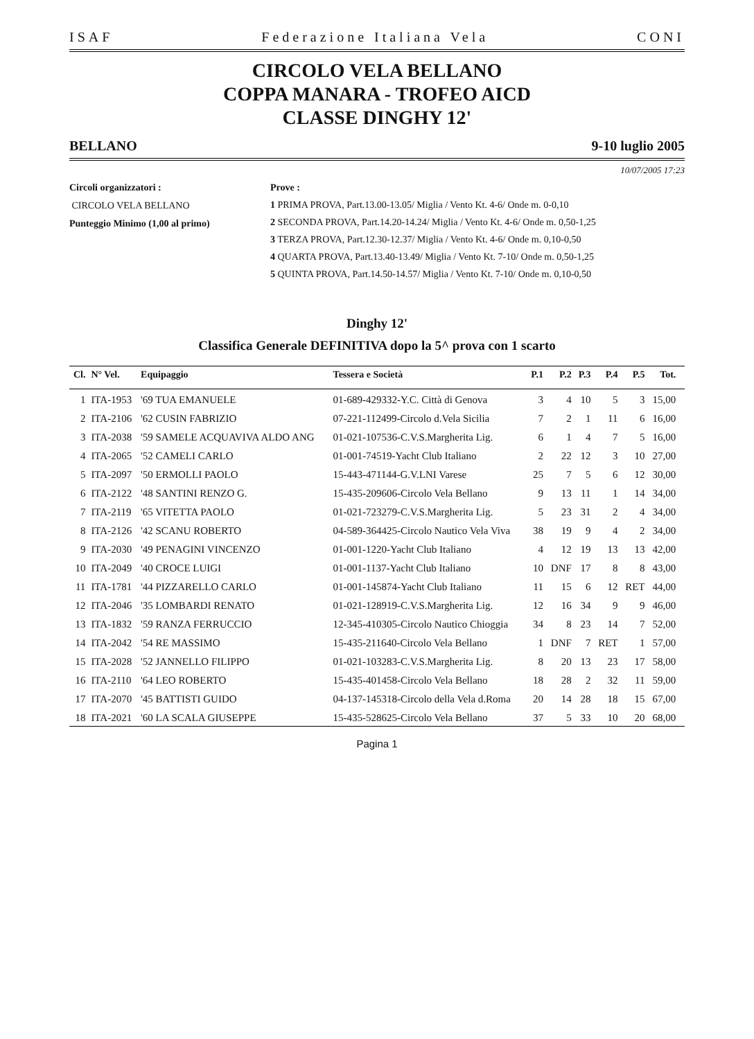ISAF Federazione Italiana Vela CONI
CIRCOLO VELA BELLANO
COPPA MANARA - TROFEO AICD
CLASSE DINGHY 12'
BELLANO 9-10 luglio 2005
10/07/2005 17:23
Circoli organizzatori :
CIRCOLO VELA BELLANO
Punteggio Minimo (1,00 al primo)
Prove :
1 PRIMA PROVA, Part.13.00-13.05/ Miglia / Vento Kt. 4-6/ Onde m. 0-0,10
2 SECONDA PROVA, Part.14.20-14.24/ Miglia / Vento Kt. 4-6/ Onde m. 0,50-1,25
3 TERZA PROVA, Part.12.30-12.37/ Miglia / Vento Kt. 4-6/ Onde m. 0,10-0,50
4 QUARTA PROVA, Part.13.40-13.49/ Miglia / Vento Kt. 7-10/ Onde m. 0,50-1,25
5 QUINTA PROVA, Part.14.50-14.57/ Miglia / Vento Kt. 7-10/ Onde m. 0,10-0,50
Dinghy 12'
Classifica Generale DEFINITIVA dopo la 5^ prova con 1 scarto
| Cl. | N° Vel. | Equipaggio | Tessera e Società | P.1 | P.2 | P.3 | P.4 | P.5 | Tot. | |
| --- | --- | --- | --- | --- | --- | --- | --- | --- | --- | --- |
| 1 | ITA-1953 | '69 TUA EMANUELE | 01-689-429332-Y.C. Città di Genova | 3 | 4 | 10 | 5 | 3 | 15,00 | |
| 2 | ITA-2106 | '62 CUSIN FABRIZIO | 07-221-112499-Circolo d.Vela Sicilia | 7 | 2 | 1 | 11 | 6 | 16,00 | |
| 3 | ITA-2038 | '59 SAMELE ACQUAVIVA ALDO ANG | 01-021-107536-C.V.S.Margherita Lig. | 6 | 1 | 4 | 7 | 5 | 16,00 | |
| 4 | ITA-2065 | '52 CAMELI CARLO | 01-001-74519-Yacht Club Italiano | 2 | 22 | 12 | 3 | 10 | 27,00 | |
| 5 | ITA-2097 | '50 ERMOLLI PAOLO | 15-443-471144-G.V.LNI Varese | 25 | 7 | 5 | 6 | 12 | 30,00 | |
| 6 | ITA-2122 | '48 SANTINI RENZO G. | 15-435-209606-Circolo Vela Bellano | 9 | 13 | 11 | 1 | 14 | 34,00 | |
| 7 | ITA-2119 | '65 VITETTA PAOLO | 01-021-723279-C.V.S.Margherita Lig. | 5 | 23 | 31 | 2 | 4 | 34,00 | |
| 8 | ITA-2126 | '42 SCANU ROBERTO | 04-589-364425-Circolo Nautico Vela Viva | 38 | 19 | 9 | 4 | 2 | 34,00 | |
| 9 | ITA-2030 | '49 PENAGINI VINCENZO | 01-001-1220-Yacht Club Italiano | 4 | 12 | 19 | 13 | 13 | 42,00 | |
| 10 | ITA-2049 | '40 CROCE LUIGI | 01-001-1137-Yacht Club Italiano | 10 | DNF | 17 | 8 | 8 | 43,00 | |
| 11 | ITA-1781 | '44 PIZZARELLO CARLO | 01-001-145874-Yacht Club Italiano | 11 | 15 | 6 | 12 | RET | 44,00 | |
| 12 | ITA-2046 | '35 LOMBARDI RENATO | 01-021-128919-C.V.S.Margherita Lig. | 12 | 16 | 34 | 9 | 9 | 46,00 | |
| 13 | ITA-1832 | '59 RANZA FERRUCCIO | 12-345-410305-Circolo Nautico Chioggia | 34 | 8 | 23 | 14 | 7 | 52,00 | |
| 14 | ITA-2042 | '54 RE MASSIMO | 15-435-211640-Circolo Vela Bellano | 1 | DNF | 7 | RET | 1 | 57,00 | |
| 15 | ITA-2028 | '52 JANNELLO FILIPPO | 01-021-103283-C.V.S.Margherita Lig. | 8 | 20 | 13 | 23 | 17 | 58,00 | |
| 16 | ITA-2110 | '64 LEO ROBERTO | 15-435-401458-Circolo Vela Bellano | 18 | 28 | 2 | 32 | 11 | 59,00 | |
| 17 | ITA-2070 | '45 BATTISTI GUIDO | 04-137-145318-Circolo della Vela d.Roma | 20 | 14 | 28 | 18 | 15 | 67,00 | |
| 18 | ITA-2021 | '60 LA SCALA GIUSEPPE | 15-435-528625-Circolo Vela Bellano | 37 | 5 | 33 | 10 | 20 | 68,00 | |
Pagina 1